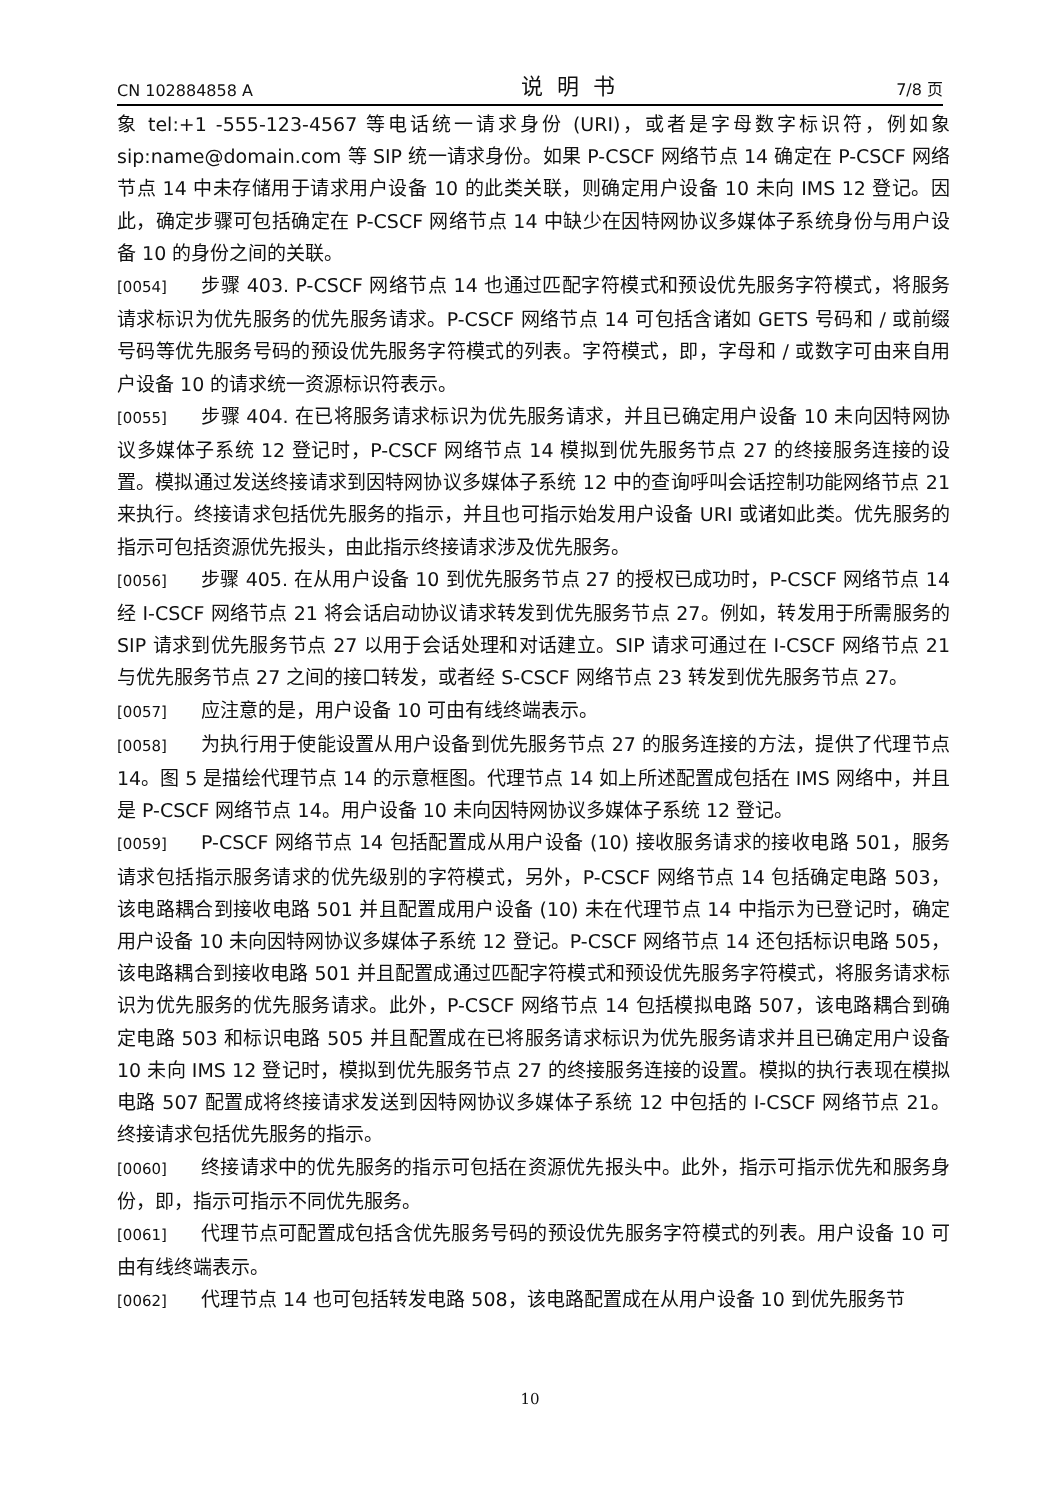CN 102884858 A 说明书 7/8 页
象 tel:+1 -555-123-4567 等电话统一请求身份 (URI)，或者是字母数字标识符，例如象 sip:name@domain.com 等 SIP 统一请求身份。如果 P-CSCF 网络节点 14 确定在 P-CSCF 网络节点 14 中未存储用于请求用户设备 10 的此类关联，则确定用户设备 10 未向 IMS 12 登记。因此，确定步骤可包括确定在 P-CSCF 网络节点 14 中缺少在因特网协议多媒体子系统身份与用户设备 10 的身份之间的关联。
[0054] 步骤 403. P-CSCF 网络节点 14 也通过匹配字符模式和预设优先服务字符模式，将服务请求标识为优先服务的优先服务请求。P-CSCF 网络节点 14 可包括含诸如 GETS 号码和 / 或前缀号码等优先服务号码的预设优先服务字符模式的列表。字符模式，即，字母和 / 或数字可由来自用户设备 10 的请求统一资源标识符表示。
[0055] 步骤 404. 在已将服务请求标识为优先服务请求，并且已确定用户设备 10 未向因特网协议多媒体子系统 12 登记时，P-CSCF 网络节点 14 模拟到优先服务节点 27 的终接服务连接的设置。模拟通过发送终接请求到因特网协议多媒体子系统 12 中的查询呼叫会话控制功能网络节点 21 来执行。终接请求包括优先服务的指示，并且也可指示始发用户设备 URI 或诸如此类。优先服务的指示可包括资源优先报头，由此指示终接请求涉及优先服务。
[0056] 步骤 405. 在从用户设备 10 到优先服务节点 27 的授权已成功时，P-CSCF 网络节点 14 经 I-CSCF 网络节点 21 将会话启动协议请求转发到优先服务节点 27。例如，转发用于所需服务的 SIP 请求到优先服务节点 27 以用于会话处理和对话建立。SIP 请求可通过在 I-CSCF 网络节点 21 与优先服务节点 27 之间的接口转发，或者经 S-CSCF 网络节点 23 转发到优先服务节点 27。
[0057] 应注意的是，用户设备 10 可由有线终端表示。
[0058] 为执行用于使能设置从用户设备到优先服务节点 27 的服务连接的方法，提供了代理节点 14。图 5 是描绘代理节点 14 的示意框图。代理节点 14 如上所述配置成包括在 IMS 网络中，并且是 P-CSCF 网络节点 14。用户设备 10 未向因特网协议多媒体子系统 12 登记。
[0059] P-CSCF 网络节点 14 包括配置成从用户设备 (10) 接收服务请求的接收电路 501，服务请求包括指示服务请求的优先级别的字符模式，另外，P-CSCF 网络节点 14 包括确定电路 503，该电路耦合到接收电路 501 并且配置成用户设备 (10) 未在代理节点 14 中指示为已登记时，确定用户设备 10 未向因特网协议多媒体子系统 12 登记。P-CSCF 网络节点 14 还包括标识电路 505，该电路耦合到接收电路 501 并且配置成通过匹配字符模式和预设优先服务字符模式，将服务请求标识为优先服务的优先服务请求。此外，P-CSCF 网络节点 14 包括模拟电路 507，该电路耦合到确定电路 503 和标识电路 505 并且配置成在已将服务请求标识为优先服务请求并且已确定用户设备 10 未向 IMS 12 登记时，模拟到优先服务节点 27 的终接服务连接的设置。模拟的执行表现在模拟电路 507 配置成将终接请求发送到因特网协议多媒体子系统 12 中包括的 I-CSCF 网络节点 21。终接请求包括优先服务的指示。
[0060] 终接请求中的优先服务的指示可包括在资源优先报头中。此外，指示可指示优先和服务身份，即，指示可指示不同优先服务。
[0061] 代理节点可配置成包括含优先服务号码的预设优先服务字符模式的列表。用户设备 10 可由有线终端表示。
[0062] 代理节点 14 也可包括转发电路 508，该电路配置成在从用户设备 10 到优先服务节
10